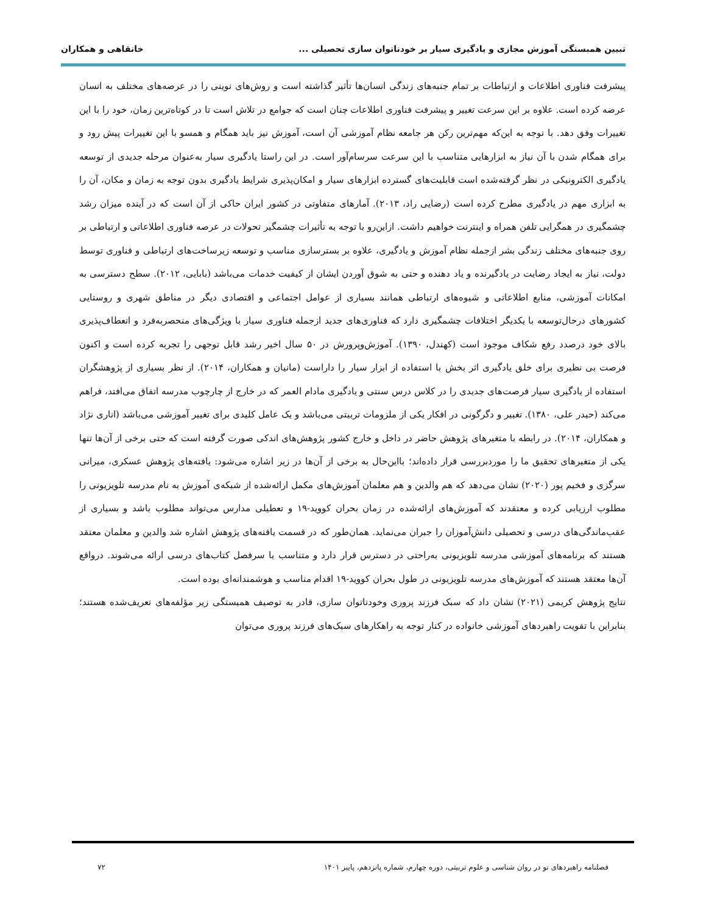تبیین همبستگی آموزش مجازی و یادگیری سیار بر خودناتوان سازی تحصیلی ... خانقاهی و همکاران
پیشرفت فناوری اطلاعات و ارتباطات بر تمام جنبه‌های زندگی انسان‌ها تأثیر گذاشته است و روش‌های نوینی را در عرصه‌های مختلف به انسان عرضه کرده است. علاوه بر این سرعت تغییر و پیشرفت فناوری اطلاعات چنان است که جوامع در تلاش است تا در کوتاه‌ترین زمان، خود را با این تغییرات وفق دهد. با توجه به این‌که مهم‌ترین رکن هر جامعه نظام آموزشی آن است، آموزش نیز باید همگام و همسو با این تغییرات پیش رود و برای همگام شدن با آن نیاز به ابزارهایی متناسب با این سرعت سرسام‌آور است. در این راستا یادگیری سیار به‌عنوان مرحله جدیدی از توسعه یادگیری الکترونیکی در نظر گرفته‌شده است قابلیت‌های گسترده ابزارهای سیار و امکان‌پذیری شرایط یادگیری بدون توجه به زمان و مکان، آن را به ابزاری مهم در یادگیری مطرح کرده است (رضایی راد، ۲۰۱۳). آمارهای متفاوتی در کشور ایران حاکی از آن است که در آینده میزان رشد چشمگیری در همگرایی تلفن همراه و اینترنت خواهیم داشت. ازاین‌رو با توجه به تأثیرات چشمگیر تحولات در عرصه فناوری اطلاعاتی و ارتباطی بر روی جنبه‌های مختلف زندگی بشر ازجمله نظام آموزش و یادگیری، علاوه بر بسترسازی مناسب و توسعه زیرساخت‌های ارتباطی و فناوری توسط دولت، نیاز به ایجاد رضایت در یادگیرنده و یاد دهنده و حتی به شوق آوردن ایشان از کیفیت خدمات می‌باشد (بابایی، ۲۰۱۲). سطح دسترسی به امکانات آموزشی، منابع اطلاعاتی و شیوه‌های ارتباطی همانند بسیاری از عوامل اجتماعی و اقتصادی دیگر در مناطق شهری و روستایی کشورهای درحال‌توسعه با یکدیگر اختلافات چشمگیری دارد که فناوری‌های جدید ازجمله فناوری سیار با ویژگی‌های منحصربه‌فرد و انعطاف‌پذیری بالای خود درصدد رفع شکاف موجود است (کهندل، ۱۳۹۰). آموزش‌وپرورش در ۵۰ سال اخیر رشد قابل توجهی را تجربه کرده است و اکنون فرصت بی نظیری برای خلق یادگیری اثر بخش با استفاده از ابزار سیار را داراست (مانیان و همکاران، ۲۰۱۴). از نظر بسیاری از پژوهشگران استفاده از یادگیری سیار فرصت‌های جدیدی را در کلاس درس سنتی و یادگیری مادام العمر که در خارج از چارچوب مدرسه اتفاق می‌افتد، فراهم می‌کند (حیدر علی، ۱۳۸۰). تغییر و دگرگونی در افکار یکی از ملزومات تربیتی می‌باشد و یک عامل کلیدی برای تغییر آموزشی می‌باشد (اناری نژاد و همکاران، ۲۰۱۴). در رابطه با متغیرهای پژوهش حاضر در داخل و خارج کشور پژوهش‌های اندکی صورت گرفته است که حتی برخی از آن‌ها تنها یکی از متغیرهای تحقیق ما را موردبررسی قرار داده‌اند؛ بااین‌حال به برخی از آن‌ها در زیر اشاره می‌شود: یافته‌های پژوهش عسکری، میرانی سرگزی و فخیم پور (۲۰۲۰) نشان می‌دهد که هم والدین و هم معلمان آموزش‌های مکمل ارائه‌شده از شبکه‌ی آموزش به نام مدرسه تلویزیونی را مطلوب ارزیابی کرده و معتقدند که آموزش‌های ارائه‌شده در زمان بحران کووید-۱۹ و تعطیلی مدارس می‌تواند مطلوب باشد و بسیاری از عقب‌ماندگی‌های درسی و تحصیلی دانش‌آموزان را جبران می‌نماید. همان‌طور که در قسمت یافته‌های پژوهش اشاره شد والدین و معلمان معتقد هستند که برنامه‌های آموزشی مدرسه تلویزیونی به‌راحتی در دسترس قرار دارد و متناسب با سرفصل کتاب‌های درسی ارائه می‌شوند. درواقع آن‌ها معتقد هستند که آموزش‌های مدرسه تلویزیونی در طول بحران کووید-۱۹ اقدام مناسب و هوشمندانه‌ای بوده است.
نتایج پژوهش کریمی (۲۰۲۱) نشان داد که سبک فرزند پروری وخودناتوان سازی، قادر به توصیف همبستگی زیر مؤلفه‌های تعریف‌شده هستند؛ بنابراین با تقویت راهبردهای آموزشی خانواده در کنار توجه به راهکارهای سبک‌های فرزند پروری می‌توان
فصلنامه راهبردهای نو در روان شناسی و علوم تربیتی، دوره چهارم، شماره پانزدهم، پاییز ۱۴۰۱ ۷۲